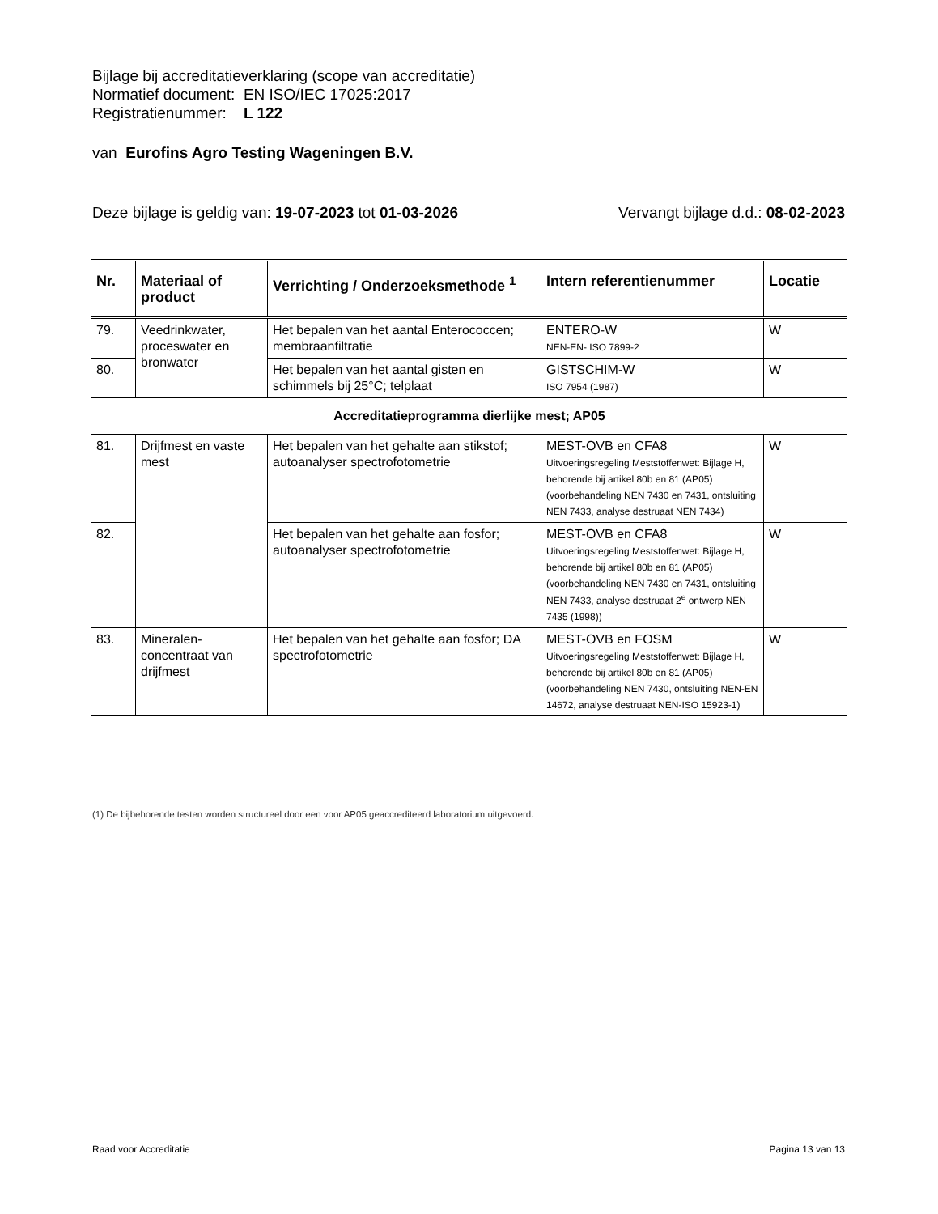Bijlage bij accreditatieverklaring (scope van accreditatie)
Normatief document: EN ISO/IEC 17025:2017
Registratienummer: L 122
van Eurofins Agro Testing Wageningen B.V.
Deze bijlage is geldig van: 19-07-2023 tot 01-03-2026 Vervangt bijlage d.d.: 08-02-2023
| Nr. | Materiaal of product | Verrichting / Onderzoeksmethode <sup>1</sup> | Intern referentienummer | Locatie |
| --- | --- | --- | --- | --- |
| 79. | Veedrinkwater, proceswater en bronwater | Het bepalen van het aantal Enterococcen; membraanfiltratie | ENTERO-W NEN-EN- ISO 7899-2 | W |
| 80. | | Het bepalen van het aantal gisten en schimmels bij 25°C; telplaat | GISTSCHIM-W ISO 7954 (1987) | W |
| Accreditatieprogramma dierlijke mest; AP05 | | | | |
| 81. | Drijfmest en vaste mest | Het bepalen van het gehalte aan stikstof; autoanalyser spectrofotometrie | MEST-OVB en CFA8 Uitvoeringsregeling Meststoffenwet: Bijlage H, behorende bij artikel 80b en 81 (AP05) (voorbehandeling NEN 7430 en 7431, ontsluiting NEN 7433, analyse destruaat NEN 7434) | W |
| 82. | | Het bepalen van het gehalte aan fosfor; autoanalyser spectrofotometrie | MEST-OVB en CFA8 Uitvoeringsregeling Meststoffenwet: Bijlage H, behorende bij artikel 80b en 81 (AP05) (voorbehandeling NEN 7430 en 7431, ontsluiting NEN 7433, analyse destruaat 2<sup>e</sup> ontwerp NEN 7435 (1998)) | W |
| 83. | Mineralen-concentraat van drijfmest | Het bepalen van het gehalte aan fosfor; DA spectrofotometrie | MEST-OVB en FOSM Uitvoeringsregeling Meststoffenwet: Bijlage H, behorende bij artikel 80b en 81 (AP05) (voorbehandeling NEN 7430, ontsluiting NEN-EN 14672, analyse destruaat NEN-ISO 15923-1) | W |
(1) De bijbehorende testen worden structureel door een voor AP05 geaccrediteerd laboratorium uitgevoerd.
Raad voor Accreditatie Pagina 13 van 13